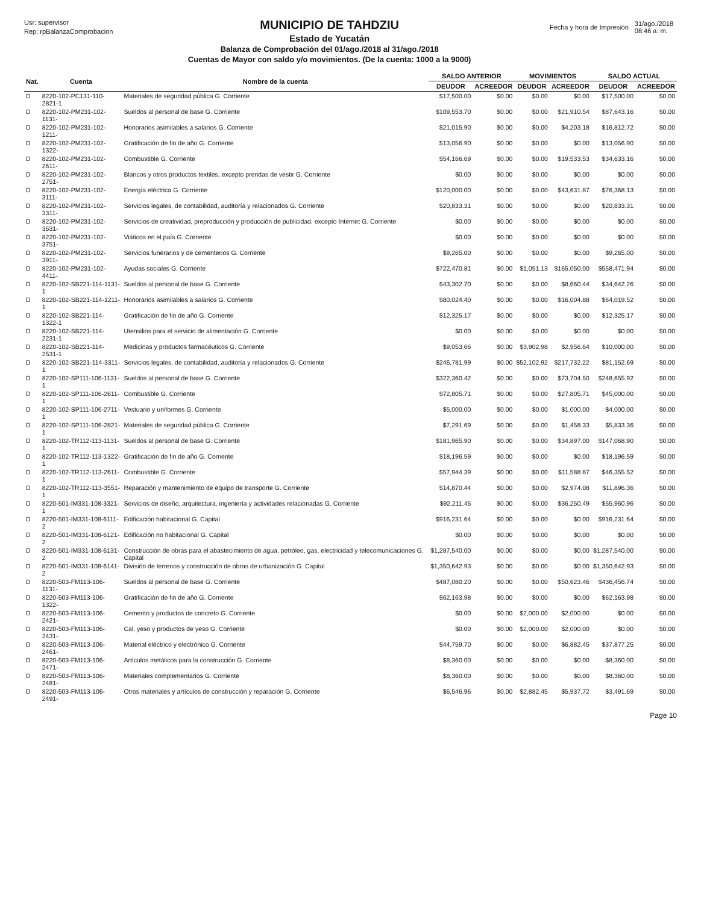Usr: supervisor
Rep: rpBalanzaComprobacion
MUNICIPIO DE TAHDZIU
Estado de Yucatán
Balanza de Comprobación del 01/ago./2018 al 31/ago./2018
Cuentas de Mayor con saldo y/o movimientos. (De la cuenta: 1000 a la 9000)
| Fecha y hora de Impresión | 31/ago./2018 08:46 a. m. |
| Nat. | Cuenta | Nombre de la cuenta | SALDO ANTERIOR | | MOVIMIENTOS | | SALDO ACTUAL | |
| --- | --- | --- | --- | --- | --- | --- | --- | --- |
| | | | DEUDOR | ACREEDOR | DEUDOR | ACREEDOR | DEUDOR | ACREEDOR |
| D | 8220-102-PC131-110-2821-1 | Materiales de seguridad pública G. Corriente | $17,500.00 | $0.00 | $0.00 | $0.00 | $17,500.00 | $0.00 |
| D | 8220-102-PM231-102-1131- | Sueldos al personal de base G. Corriente | $109,553.70 | $0.00 | $0.00 | $21,910.54 | $87,643.16 | $0.00 |
| D | 8220-102-PM231-102-1211- | Honorarios asimilables a salarios G. Corriente | $21,015.90 | $0.00 | $0.00 | $4,203.18 | $16,812.72 | $0.00 |
| D | 8220-102-PM231-102-1322- | Gratificación de fin de año G. Corriente | $13,056.90 | $0.00 | $0.00 | $0.00 | $13,056.90 | $0.00 |
| D | 8220-102-PM231-102-2611- | Combustible G. Corriente | $54,166.69 | $0.00 | $0.00 | $19,533.53 | $34,633.16 | $0.00 |
| D | 8220-102-PM231-102-2751- | Blancos y otros productos textiles, excepto prendas de vestir G. Corriente | $0.00 | $0.00 | $0.00 | $0.00 | $0.00 | $0.00 |
| D | 8220-102-PM231-102-3111- | Energía eléctrica G. Corriente | $120,000.00 | $0.00 | $0.00 | $43,631.87 | $76,368.13 | $0.00 |
| D | 8220-102-PM231-102-3311- | Servicios legales, de contabilidad, auditoría y relacionados G. Corriente | $20,833.31 | $0.00 | $0.00 | $0.00 | $20,833.31 | $0.00 |
| D | 8220-102-PM231-102-3631- | Servicios de creatividad, preproducción y producción de publicidad, excepto Internet G. Corriente | $0.00 | $0.00 | $0.00 | $0.00 | $0.00 | $0.00 |
| D | 8220-102-PM231-102-3751- | Viáticos en el país G. Corriente | $0.00 | $0.00 | $0.00 | $0.00 | $0.00 | $0.00 |
| D | 8220-102-PM231-102-3911- | Servicios funerarios y de cementerios G. Corriente | $9,265.00 | $0.00 | $0.00 | $0.00 | $9,265.00 | $0.00 |
| D | 8220-102-PM231-102-4411- | Ayudas sociales G. Corriente | $722,470.81 | $0.00 | $1,051.13 | $165,050.00 | $558,471.94 | $0.00 |
| D | 8220-102-SB221-114-1131-1 | Sueldos al personal de base G. Corriente | $43,302.70 | $0.00 | $0.00 | $8,660.44 | $34,642.26 | $0.00 |
| D | 8220-102-SB221-114-1211-1 | Honorarios asimilables a salarios G. Corriente | $80,024.40 | $0.00 | $0.00 | $16,004.88 | $64,019.52 | $0.00 |
| D | 8220-102-SB221-114-1322-1 | Gratificación de fin de año G. Corriente | $12,325.17 | $0.00 | $0.00 | $0.00 | $12,325.17 | $0.00 |
| D | 8220-102-SB221-114-2231-1 | Utensilios para el servicio de alimentación G. Corriente | $0.00 | $0.00 | $0.00 | $0.00 | $0.00 | $0.00 |
| D | 8220-102-SB221-114-2531-1 | Medicinas y productos farmacéuticos G. Corriente | $9,053.66 | $0.00 | $3,902.98 | $2,956.64 | $10,000.00 | $0.00 |
| D | 8220-102-SB221-114-3311-1 | Servicios legales, de contabilidad, auditoría y relacionados G. Corriente | $246,781.99 | $0.00 | $52,102.92 | $217,732.22 | $81,152.69 | $0.00 |
| D | 8220-102-SP111-106-1131-1 | Sueldos al personal de base G. Corriente | $322,360.42 | $0.00 | $0.00 | $73,704.50 | $248,655.92 | $0.00 |
| D | 8220-102-SP111-106-2611-1 | Combustible G. Corriente | $72,805.71 | $0.00 | $0.00 | $27,805.71 | $45,000.00 | $0.00 |
| D | 8220-102-SP111-106-2711-1 | Vestuario y uniformes G. Corriente | $5,000.00 | $0.00 | $0.00 | $1,000.00 | $4,000.00 | $0.00 |
| D | 8220-102-SP111-106-2821-1 | Materiales de seguridad pública G. Corriente | $7,291.69 | $0.00 | $0.00 | $1,458.33 | $5,833.36 | $0.00 |
| D | 8220-102-TR112-113-1131-1 | Sueldos al personal de base G. Corriente | $181,965.90 | $0.00 | $0.00 | $34,897.00 | $147,068.90 | $0.00 |
| D | 8220-102-TR112-113-1322-1 | Gratificación de fin de año G. Corriente | $18,196.59 | $0.00 | $0.00 | $0.00 | $18,196.59 | $0.00 |
| D | 8220-102-TR112-113-2611-1 | Combustible G. Corriente | $57,944.39 | $0.00 | $0.00 | $11,588.87 | $46,355.52 | $0.00 |
| D | 8220-102-TR112-113-3551-1 | Reparación y mantenimiento de equipo de transporte G. Corriente | $14,870.44 | $0.00 | $0.00 | $2,974.08 | $11,896.36 | $0.00 |
| D | 8220-501-IM331-108-3321-1 | Servicios de diseño, arquitectura, ingeniería y actividades relacionadas G. Corriente | $92,211.45 | $0.00 | $0.00 | $36,250.49 | $55,960.96 | $0.00 |
| D | 8220-501-IM331-108-6111-2 | Edificación habitacional G. Capital | $916,231.64 | $0.00 | $0.00 | $0.00 | $916,231.64 | $0.00 |
| D | 8220-501-IM331-108-6121-2 | Edificación no habitacional G. Capital | $0.00 | $0.00 | $0.00 | $0.00 | $0.00 | $0.00 |
| D | 8220-501-IM331-108-6131-2 | Construcción de obras para el abastecimiento de agua, petróleo, gas, electricidad y telecomunicaciones G. Capital | $1,287,540.00 | $0.00 | $0.00 | $0.00 | $1,287,540.00 | $0.00 |
| D | 8220-501-IM331-108-6141-2 | División de terrenos y construcción de obras de urbanización G. Capital | $1,350,642.93 | $0.00 | $0.00 | $0.00 | $1,350,642.93 | $0.00 |
| D | 8220-503-FM113-106-1131- | Sueldos al personal de base G. Corriente | $487,080.20 | $0.00 | $0.00 | $50,623.46 | $436,456.74 | $0.00 |
| D | 8220-503-FM113-106-1322- | Gratificación de fin de año G. Corriente | $62,163.98 | $0.00 | $0.00 | $0.00 | $62,163.98 | $0.00 |
| D | 8220-503-FM113-106-2421- | Cemento y productos de concreto G. Corriente | $0.00 | $0.00 | $2,000.00 | $2,000.00 | $0.00 | $0.00 |
| D | 8220-503-FM113-106-2431- | Cal, yeso y productos de yeso G. Corriente | $0.00 | $0.00 | $2,000.00 | $2,000.00 | $0.00 | $0.00 |
| D | 8220-503-FM113-106-2461- | Material eléctrico y electrónico G. Corriente | $44,759.70 | $0.00 | $0.00 | $6,882.45 | $37,877.25 | $0.00 |
| D | 8220-503-FM113-106-2471- | Artículos metálicos para la construcción G. Corriente | $8,360.00 | $0.00 | $0.00 | $0.00 | $8,360.00 | $0.00 |
| D | 8220-503-FM113-106-2481- | Materiales complementarios G. Corriente | $8,360.00 | $0.00 | $0.00 | $0.00 | $8,360.00 | $0.00 |
| D | 8220-503-FM113-106-2491- | Otros materiales y artículos de construcción y reparación G. Corriente | $6,546.96 | $0.00 | $2,882.45 | $5,937.72 | $3,491.69 | $0.00 |
Page 10